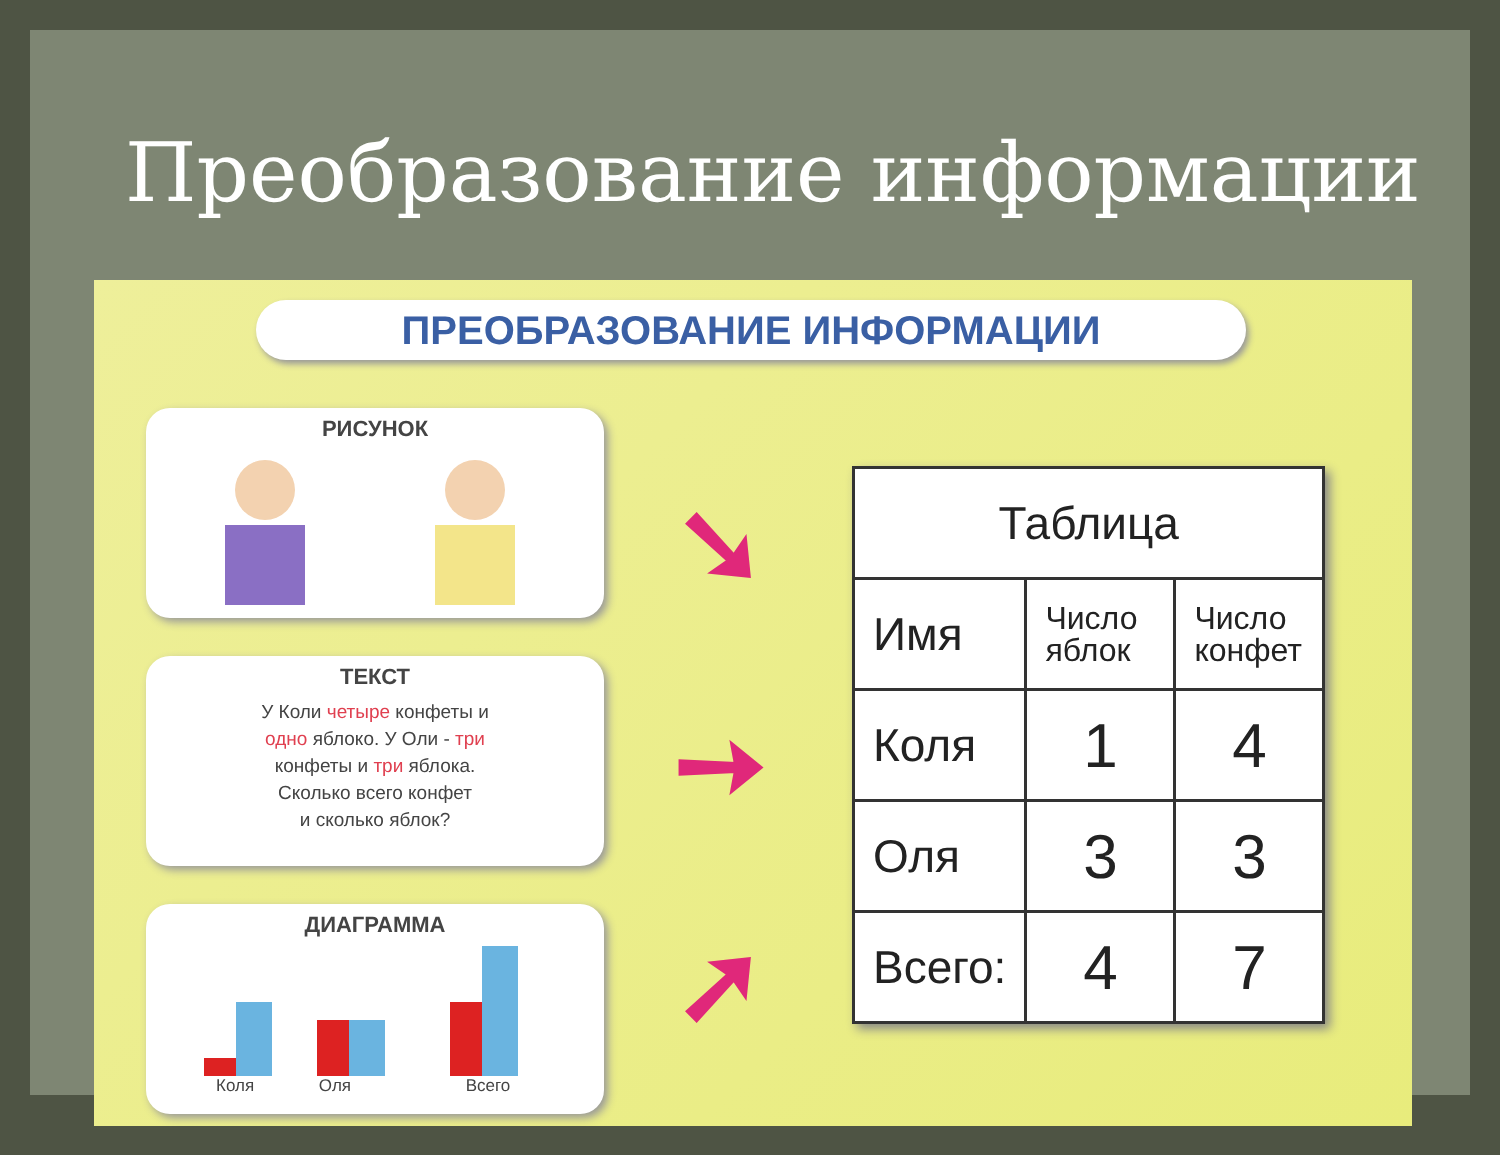Преобразование информации
ПРЕОБРАЗОВАНИЕ ИНФОРМАЦИИ
РИСУНОК
ТЕКСТ
У Коли четыре конфеты и
одно яблоко. У Оли - три
конфеты и три яблока.
Сколько всего конфет
и сколько яблок?
ДИАГРАММА
Коля Оля Всего
➘
➙
➚
| Таблица | | |
| --- | --- | --- |
| Имя | Число яблок | Число конфет |
| Коля | 1 | 4 |
| Оля | 3 | 3 |
| Всего: | 4 | 7 |